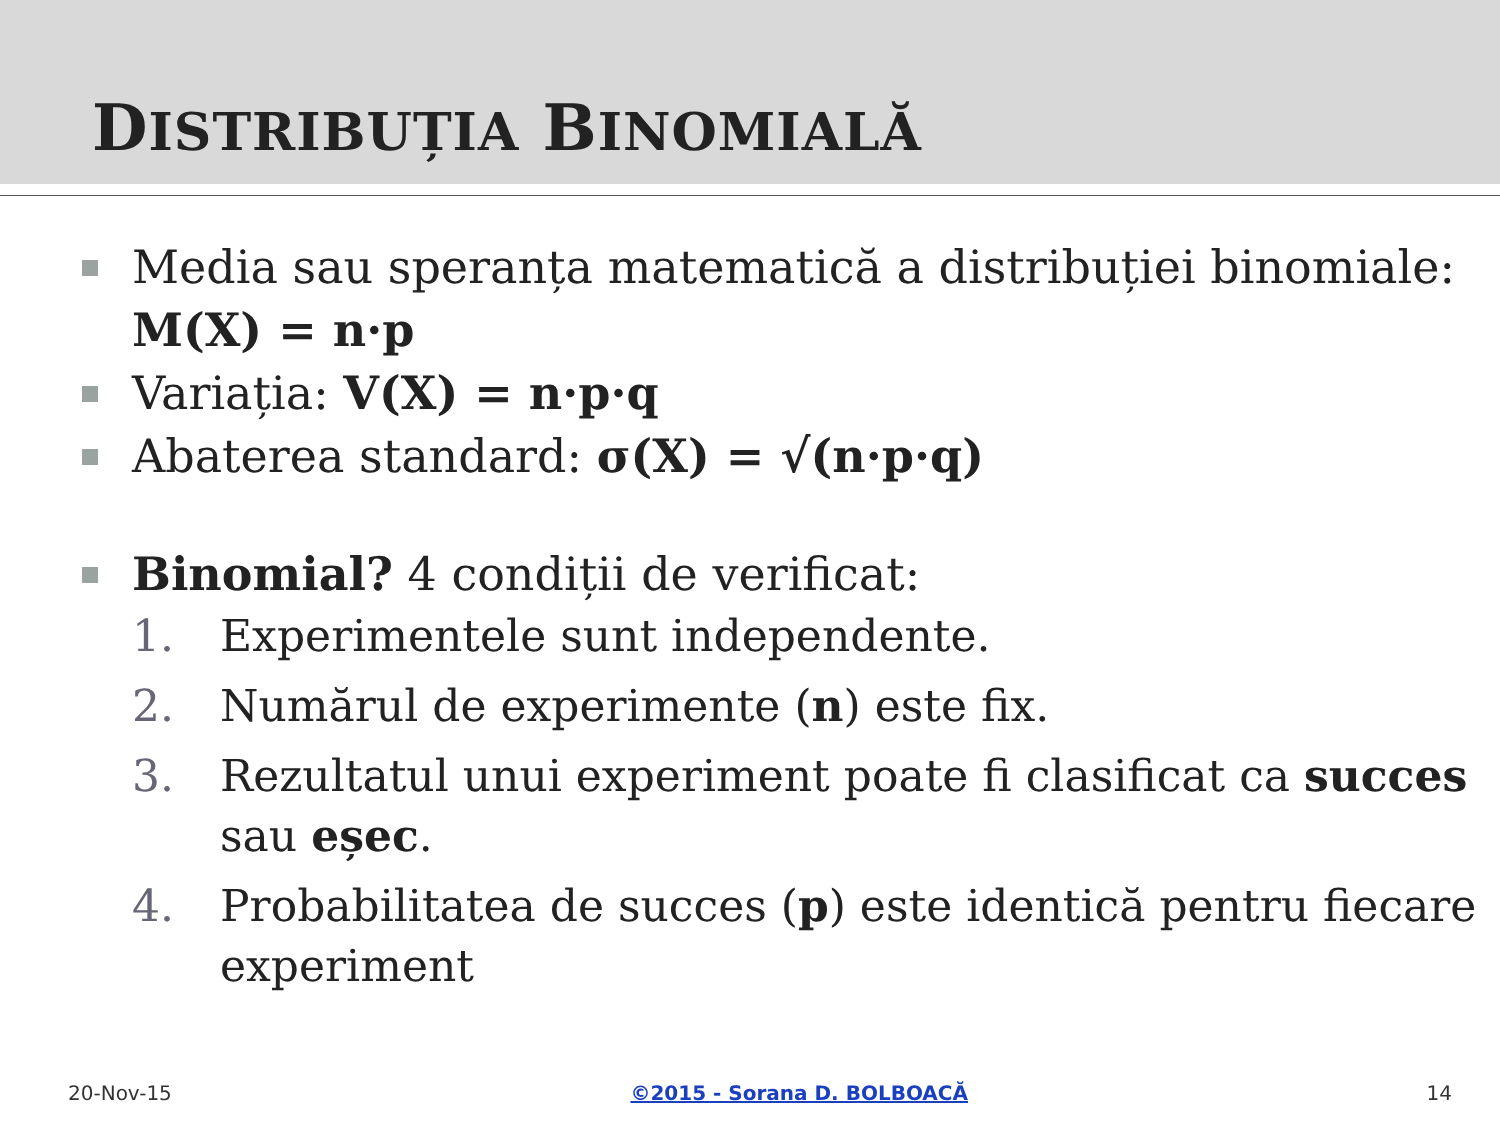DISTRIBUȚIA BINOMIALĂ
Media sau speranța matematică a distribuției binomiale: M(X) = n·p
Variația: V(X) = n·p·q
Abaterea standard: σ(X) = √(n·p·q)
Binomial? 4 condiții de verificat:
1. Experimentele sunt independente.
2. Numărul de experimente (n) este fix.
3. Rezultatul unui experiment poate fi clasificat ca succes sau eșec.
4. Probabilitatea de succes (p) este identică pentru fiecare experiment
20-Nov-15 ©2015 - Sorana D. BOLBOACĂ 14